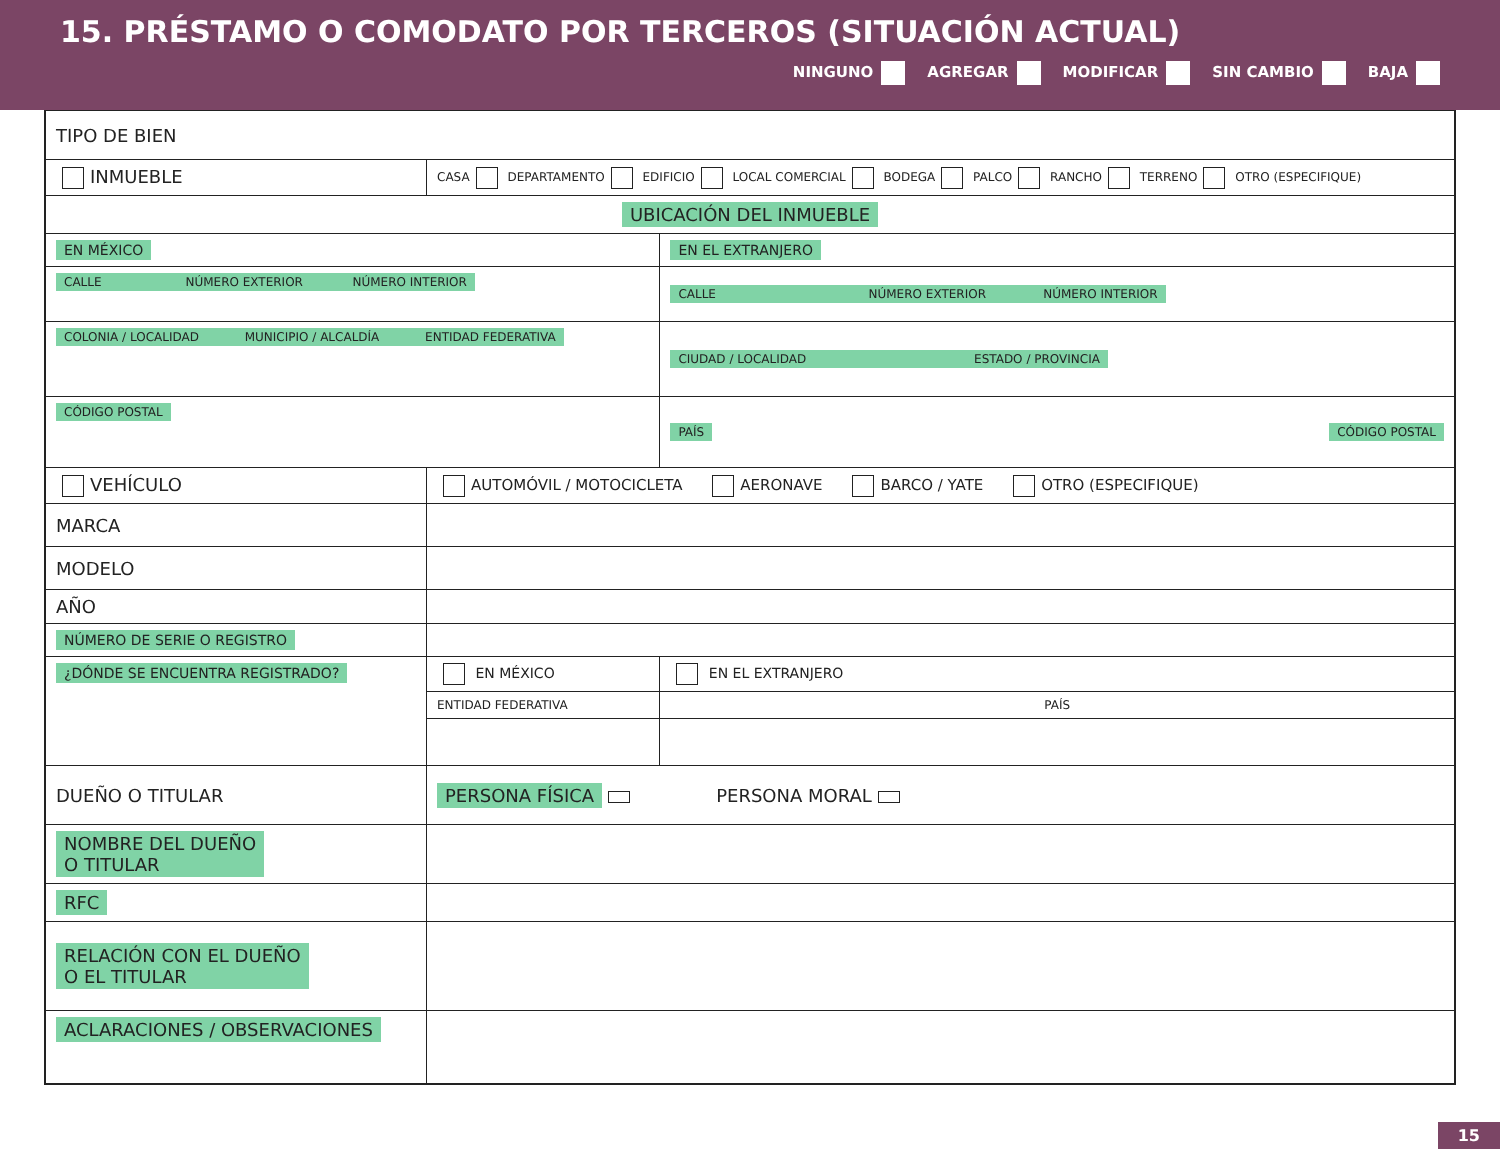15. PRÉSTAMO O COMODATO POR TERCEROS (SITUACIÓN ACTUAL)
NINGUNO AGREGAR MODIFICAR SIN CAMBIO BAJA
| TIPO DE BIEN | | | |
| INMUEBLE | CASA DEPARTAMENTO EDIFICIO LOCAL COMERCIAL BODEGA PALCO RANCHO TERRENO OTRO (ESPECIFIQUE) | | |
| UBICACIÓN DEL INMUEBLE | | | |
| EN MÉXICO | | EN EL EXTRANJERO | |
| CALLE NÚMERO EXTERIOR NÚMERO INTERIOR | | CALLE NÚMERO EXTERIOR NÚMERO INTERIOR | |
| COLONIA / LOCALIDAD MUNICIPIO / ALCALDÍA ENTIDAD FEDERATIVA | | CIUDAD / LOCALIDAD ESTADO / PROVINCIA | |
| CÓDIGO POSTAL | | PAÍS CÓDIGO POSTAL | |
| VEHÍCULO | AUTOMÓVIL / MOTOCICLETA AERONAVE BARCO / YATE OTRO (ESPECIFIQUE) | | |
| MARCA | | | |
| MODELO | | | |
| AÑO | | | |
| NÚMERO DE SERIE O REGISTRO | | | |
| ¿DÓNDE SE ENCUENTRA REGISTRADO? | EN MÉXICO | | EN EL EXTRANJERO |
| | ENTIDAD FEDERATIVA | | PAÍS |
| DUEÑO O TITULAR | PERSONA FÍSICA PERSONA MORAL | | |
| NOMBRE DEL DUEÑO O TITULAR | | | |
| RFC | | | |
| RELACIÓN CON EL DUEÑO O EL TITULAR | | | |
| ACLARACIONES / OBSERVACIONES | | | |
15